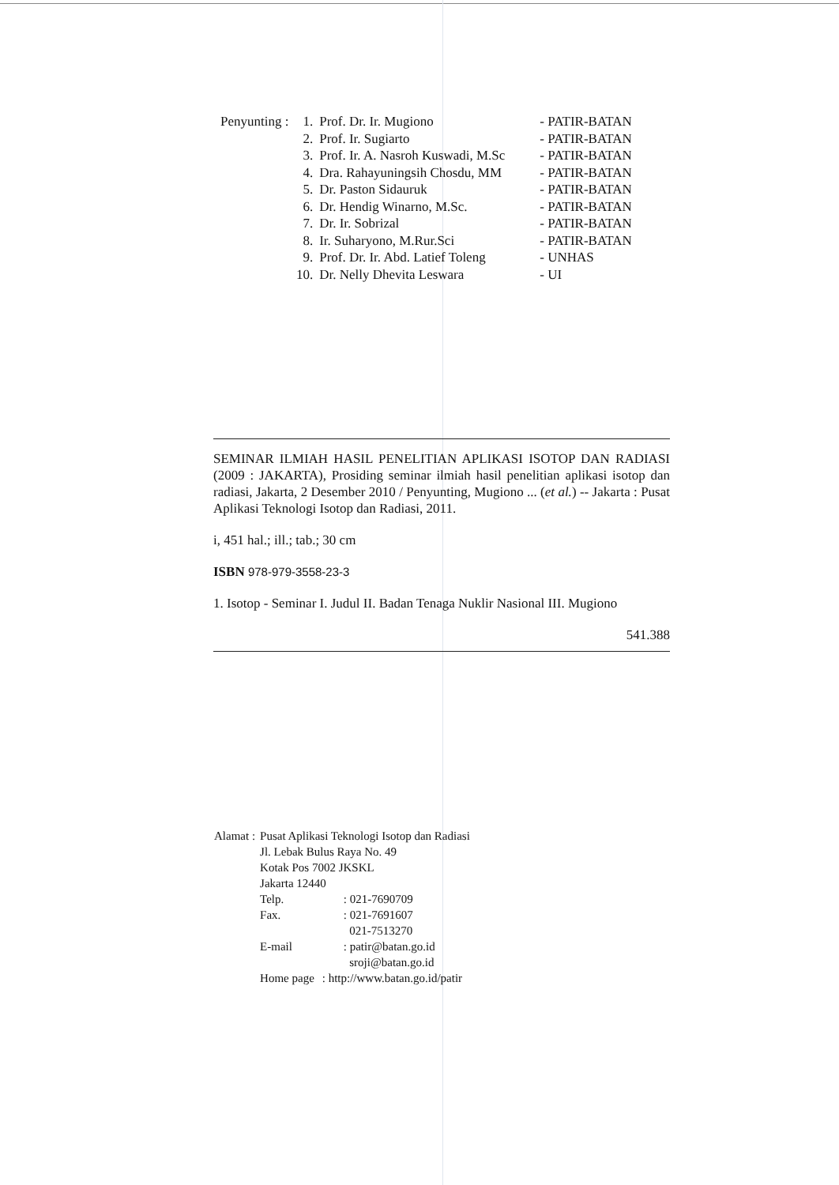| Penyunting : | 1. | Prof. Dr. Ir. Mugiono | - PATIR-BATAN |
| | 2. | Prof. Ir. Sugiarto | - PATIR-BATAN |
| | 3. | Prof. Ir. A. Nasroh Kuswadi, M.Sc | - PATIR-BATAN |
| | 4. | Dra. Rahayuningsih Chosdu, MM | - PATIR-BATAN |
| | 5. | Dr. Paston Sidauruk | - PATIR-BATAN |
| | 6. | Dr. Hendig Winarno, M.Sc. | - PATIR-BATAN |
| | 7. | Dr. Ir. Sobrizal | - PATIR-BATAN |
| | 8. | Ir. Suharyono, M.Rur.Sci | - PATIR-BATAN |
| | 9. | Prof. Dr. Ir. Abd. Latief Toleng | - UNHAS |
| | 10. | Dr. Nelly Dhevita Leswara | - UI |
SEMINAR ILMIAH HASIL PENELITIAN APLIKASI ISOTOP DAN RADIASI (2009 : JAKARTA), Prosiding seminar ilmiah hasil penelitian aplikasi isotop dan radiasi, Jakarta, 2 Desember 2010 / Penyunting, Mugiono ... (et al.) -- Jakarta : Pusat Aplikasi Teknologi Isotop dan Radiasi, 2011.
i, 451 hal.; ill.; tab.; 30 cm
ISBN 978-979-3558-23-3
1. Isotop - Seminar I. Judul II. Badan Tenaga Nuklir Nasional III. Mugiono
541.388
| Alamat : | Pusat Aplikasi Teknologi Isotop dan Radiasi | |
| | Jl. Lebak Bulus Raya No. 49 | |
| | Kotak Pos 7002 JKSKL | |
| | Jakarta 12440 | |
| | Telp. | : 021-7690709 |
| | Fax. | : 021-7691607 021-7513270 |
| | E-mail | : patir@batan.go.id sroji@batan.go.id |
| | Home page | : http://www.batan.go.id/patir |